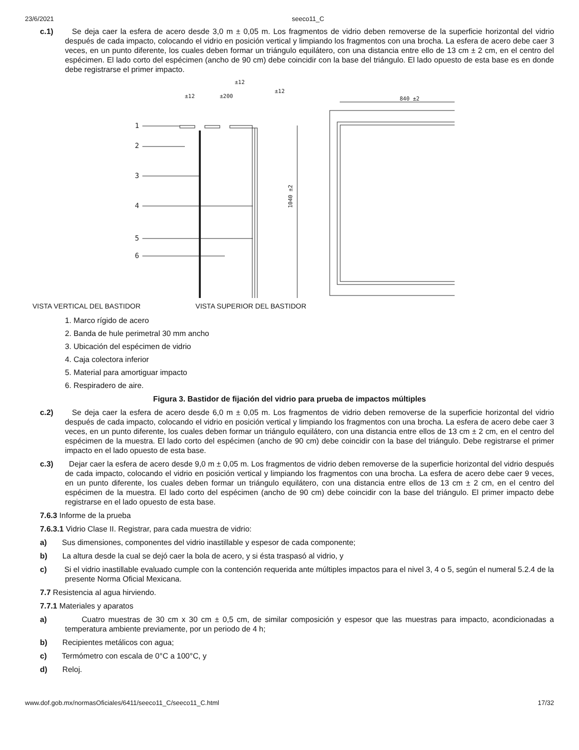23/6/2021 seeco11_C
c.1) Se deja caer la esfera de acero desde 3,0 m ± 0,05 m. Los fragmentos de vidrio deben removerse de la superficie horizontal del vidrio después de cada impacto, colocando el vidrio en posición vertical y limpiando los fragmentos con una brocha. La esfera de acero debe caer 3 veces, en un punto diferente, los cuales deben formar un triángulo equilátero, con una distancia entre ello de 13 cm ± 2 cm, en el centro del espécimen. El lado corto del espécimen (ancho de 90 cm) debe coincidir con la base del triángulo. El lado opuesto de esta base es en donde debe registrarse el primer impacto.
840 ±2
±12
±200
±12
±12
1040 ±2
1
2
3
4
5
6
VISTA VERTICAL DEL BASTIDOR VISTA SUPERIOR DEL BASTIDOR
1. Marco rígido de acero
2. Banda de hule perimetral 30 mm ancho
3. Ubicación del espécimen de vidrio
4. Caja colectora inferior
5. Material para amortiguar impacto
6. Respiradero de aire.
Figura 3. Bastidor de fijación del vidrio para prueba de impactos múltiples
c.2) Se deja caer la esfera de acero desde 6,0 m ± 0,05 m. Los fragmentos de vidrio deben removerse de la superficie horizontal del vidrio después de cada impacto, colocando el vidrio en posición vertical y limpiando los fragmentos con una brocha. La esfera de acero debe caer 3 veces, en un punto diferente, los cuales deben formar un triángulo equilátero, con una distancia entre ellos de 13 cm ± 2 cm, en el centro del espécimen de la muestra. El lado corto del espécimen (ancho de 90 cm) debe coincidir con la base del triángulo. Debe registrarse el primer impacto en el lado opuesto de esta base.
c.3) Dejar caer la esfera de acero desde 9,0 m ± 0,05 m. Los fragmentos de vidrio deben removerse de la superficie horizontal del vidrio después de cada impacto, colocando el vidrio en posición vertical y limpiando los fragmentos con una brocha. La esfera de acero debe caer 9 veces, en un punto diferente, los cuales deben formar un triángulo equilátero, con una distancia entre ellos de 13 cm ± 2 cm, en el centro del espécimen de la muestra. El lado corto del espécimen (ancho de 90 cm) debe coincidir con la base del triángulo. El primer impacto debe registrarse en el lado opuesto de esta base.
7.6.3 Informe de la prueba
7.6.3.1 Vidrio Clase II. Registrar, para cada muestra de vidrio:
a) Sus dimensiones, componentes del vidrio inastillable y espesor de cada componente;
b) La altura desde la cual se dejó caer la bola de acero, y si ésta traspasó al vidrio, y
c) Si el vidrio inastillable evaluado cumple con la contención requerida ante múltiples impactos para el nivel 3, 4 o 5, según el numeral 5.2.4 de la presente Norma Oficial Mexicana.
7.7 Resistencia al agua hirviendo.
7.7.1 Materiales y aparatos
a) Cuatro muestras de 30 cm x 30 cm ± 0,5 cm, de similar composición y espesor que las muestras para impacto, acondicionadas a temperatura ambiente previamente, por un periodo de 4 h;
b) Recipientes metálicos con agua;
c) Termómetro con escala de 0°C a 100°C, y
d) Reloj.
www.dof.gob.mx/normasOficiales/6411/seeco11_C/seeco11_C.html 17/32